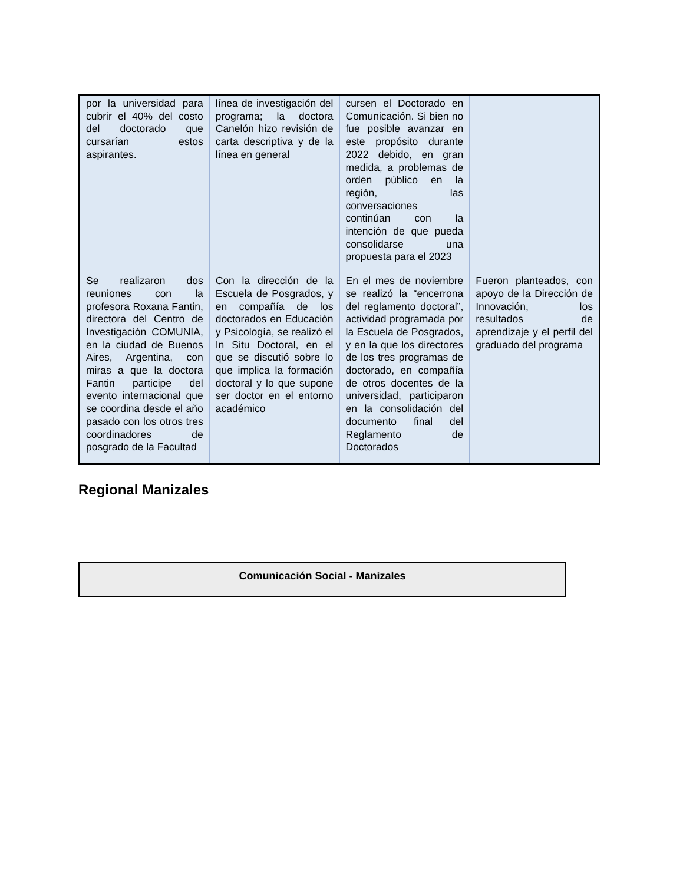| por la universidad para cubrir el 40% del costo del doctorado que cursarían estos aspirantes. | línea de investigación del programa; la doctora Canelón hizo revisión de carta descriptiva y de la línea en general | cursen el Doctorado en Comunicación. Si bien no fue posible avanzar en este propósito durante 2022 debido, en gran medida, a problemas de orden público en la región, las conversaciones continúan con la intención de que pueda consolidarse una propuesta para el 2023 | |
| Se realizaron dos reuniones con la profesora Roxana Fantin, directora del Centro de Investigación COMUNIA, en la ciudad de Buenos Aires, Argentina, con miras a que la doctora Fantin participe del evento internacional que se coordina desde el año pasado con los otros tres coordinadores de posgrado de la Facultad | Con la dirección de la Escuela de Posgrados, y en compañía de los doctorados en Educación y Psicología, se realizó el In Situ Doctoral, en el que se discutió sobre lo que implica la formación doctoral y lo que supone ser doctor en el entorno académico | En el mes de noviembre se realizó la “encerrona del reglamento doctoral”, actividad programada por la Escuela de Posgrados, y en la que los directores de los tres programas de doctorado, en compañía de otros docentes de la universidad, participaron en la consolidación del documento final del Reglamento de Doctorados | Fueron planteados, con apoyo de la Dirección de Innovación, los resultados de aprendizaje y el perfil del graduado del programa |
Regional Manizales
Comunicación Social - Manizales